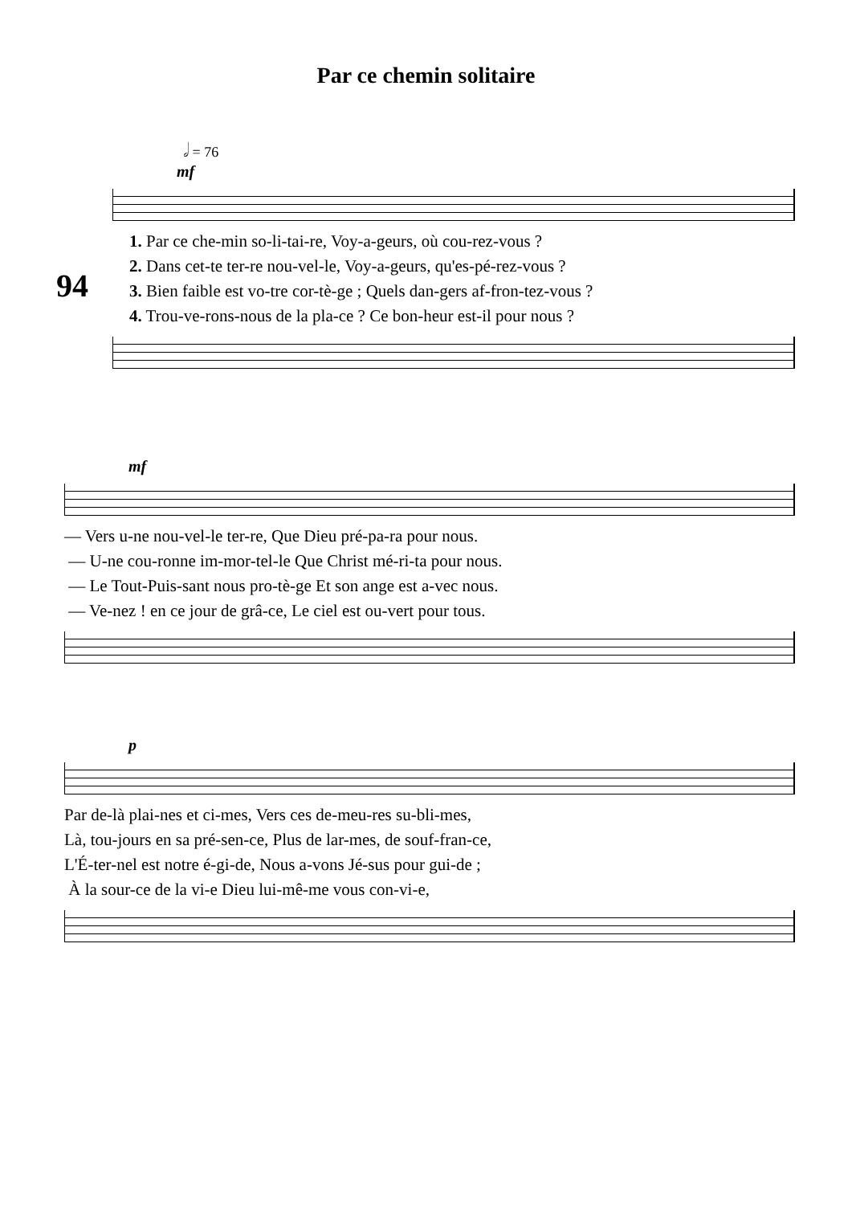Par ce chemin solitaire
𝅗𝅥 = 76
94
mf
1. Par ce che-min so-li-tai-re, Voy-a-geurs, où cou-rez-vous ? 2. Dans cet-te ter-re nou-vel-le, Voy-a-geurs, qu'es-pé-rez-vous ? 3. Bien faible est vo-tre cor-tè-ge ; Quels dan-gers af-fron-tez-vous ? 4. Trou-ve-rons-nous de la pla-ce ? Ce bon-heur est-il pour nous ?
mf
— Vers u-ne nou-vel-le ter-re, Que Dieu pré-pa-ra pour nous. — U-ne cou-ronne im-mor-tel-le Que Christ mé-ri-ta pour nous. — Le Tout-Puis-sant nous pro-tè-ge Et son ange est a-vec nous. — Ve-nez ! en ce jour de grâ-ce, Le ciel est ou-vert pour tous.
p
Par de-là plai-nes et ci-mes, Vers ces de-meu-res su-bli-mes, Là, tou-jours en sa pré-sen-ce, Plus de lar-mes, de souf-fran-ce, L'É-ter-nel est notre é-gi-de, Nous a-vons Jé-sus pour gui-de ; À la sour-ce de la vi-e Dieu lui-mê-me vous con-vi-e,